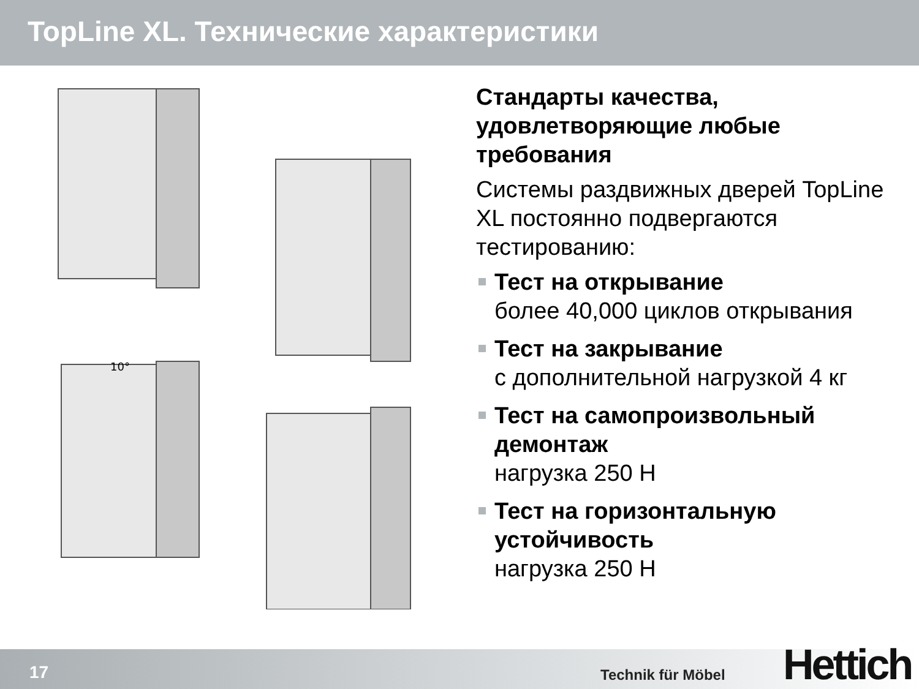TopLine XL. Технические характеристики
10°
Стандарты качества, удовлетворяющие любые требования
Системы раздвижных дверей TopLine XL постоянно подвергаются тестированию:
Тест на открывание
более 40,000 циклов открывания
Тест на закрывание
с дополнительной нагрузкой 4 кг
Тест на самопроизвольный демонтаж
нагрузка 250 Н
Тест на горизонтальную устойчивость
нагрузка 250 Н
17 Technik für Möbel Hettich